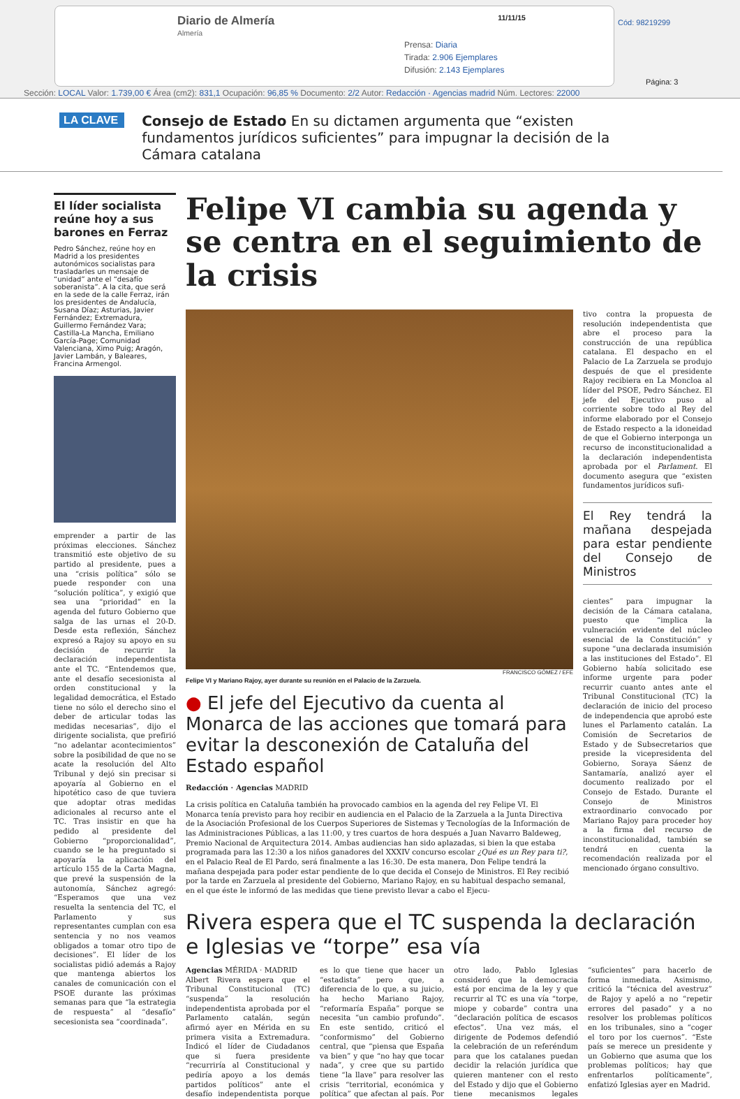Diario de Almería
Almería
11/11/15
Prensa: Diaria
Tirada: 2.906 Ejemplares
Difusión: 2.143 Ejemplares
Cód: 98219299
Página: 3
Sección: LOCAL Valor: 1.739,00 € Área (cm2): 831,1 Ocupación: 96,85 % Documento: 2/2 Autor: Redacción · Agencias madrid Núm. Lectores: 22000
LA CLAVE
Consejo de Estado En su dictamen argumenta que “existen fundamentos jurídicos suficientes” para impugnar la decisión de la Cámara catalana
El líder socialista reúne hoy a sus barones en Ferraz
Pedro Sánchez, reúne hoy en Madrid a los presidentes autonómicos socialistas para trasladarles un mensaje de “unidad” ante el “desafío soberanista”. A la cita, que será en la sede de la calle Ferraz, irán los presidentes de Andalucía, Susana Díaz; Asturias, Javier Fernández; Extremadura, Guillermo Fernández Vara; Castilla-La Mancha, Emiliano García-Page; Comunidad Valenciana, Ximo Puig; Aragón, Javier Lambán, y Baleares, Francina Armengol.
emprender a partir de las próximas elecciones. Sánchez transmitió este objetivo de su partido al presidente, pues a una “crisis política” sólo se puede responder con una “solución política”, y exigió que sea una “prioridad” en la agenda del futuro Gobierno que salga de las urnas el 20-D. Desde esta reflexión, Sánchez expresó a Rajoy su apoyo en su decisión de recurrir la declaración independentista ante el TC. “Entendemos que, ante el desafío secesionista al orden constitucional y la legalidad democrática, el Estado tiene no sólo el derecho sino el deber de articular todas las medidas necesarias”, dijo el dirigente socialista, que prefirió “no adelantar acontecimientos” sobre la posibilidad de que no se acate la resolución del Alto Tribunal y dejó sin precisar si apoyaría al Gobierno en el hipotético caso de que tuviera que adoptar otras medidas adicionales al recurso ante el TC. Tras insistir en que ha pedido al presidente del Gobierno “proporcionalidad”, cuando se le ha preguntado si apoyaría la aplicación del artículo 155 de la Carta Magna, que prevé la suspensión de la autonomía, Sánchez agregó: “Esperamos que una vez resuelta la sentencia del TC, el Parlamento y sus representantes cumplan con esa sentencia y no nos veamos obligados a tomar otro tipo de decisiones”. El líder de los socialistas pidió además a Rajoy que mantenga abiertos los canales de comunicación con el PSOE durante las próximas semanas para que “la estrategia de respuesta” al “desafío” secesionista sea “coordinada”.
Felipe VI cambia su agenda y se centra en el seguimiento de la crisis
FRANCISCO GÓMEZ / EFE
Felipe VI y Mariano Rajoy, ayer durante su reunión en el Palacio de la Zarzuela.
● El jefe del Ejecutivo da cuenta al Monarca de las acciones que tomará para evitar la desconexión de Cataluña del Estado español
Redacción · Agencias MADRID
La crisis política en Cataluña también ha provocado cambios en la agenda del rey Felipe VI. El Monarca tenía previsto para hoy recibir en audiencia en el Palacio de la Zarzuela a la Junta Directiva de la Asociación Profesional de los Cuerpos Superiores de Sistemas y Tecnologías de la Información de las Administraciones Públicas, a las 11:00, y tres cuartos de hora después a Juan Navarro Baldeweg, Premio Nacional de Arquitectura 2014. Ambas audiencias han sido aplazadas, si bien la que estaba programada para las 12:30 a los niños ganadores del XXXIV concurso escolar ¿Qué es un Rey para ti?, en el Palacio Real de El Pardo, será finalmente a las 16:30. De esta manera, Don Felipe tendrá la mañana despejada para poder estar pendiente de lo que decida el Consejo de Ministros. El Rey recibió por la tarde en Zarzuela al presidente del Gobierno, Mariano Rajoy, en su habitual despacho semanal, en el que éste le informó de las medidas que tiene previsto llevar a cabo el Ejecu-
tivo contra la propuesta de resolución independentista que abre el proceso para la construcción de una república catalana. El despacho en el Palacio de La Zarzuela se produjo después de que el presidente Rajoy recibiera en La Moncloa al líder del PSOE, Pedro Sánchez. El jefe del Ejecutivo puso al corriente sobre todo al Rey del informe elaborado por el Consejo de Estado respecto a la idoneidad de que el Gobierno interponga un recurso de inconstitucionalidad a la declaración independentista aprobada por el Parlament. El documento asegura que “existen fundamentos jurídicos sufi-
El Rey tendrá la mañana despejada para estar pendiente del Consejo de Ministros
cientes” para impugnar la decisión de la Cámara catalana, puesto que “implica la vulneración evidente del núcleo esencial de la Constitución” y supone “una declarada insumisión a las instituciones del Estado”. El Gobierno había solicitado ese informe urgente para poder recurrir cuanto antes ante el Tribunal Constitucional (TC) la declaración de inicio del proceso de independencia que aprobó este lunes el Parlamento catalán. La Comisión de Secretarios de Estado y de Subsecretarios que preside la vicepresidenta del Gobierno, Soraya Sáenz de Santamaría, analizó ayer el documento realizado por el Consejo de Estado. Durante el Consejo de Ministros extraordinario convocado por Mariano Rajoy para proceder hoy a la firma del recurso de inconstitucionalidad, también se tendrá en cuenta la recomendación realizada por el mencionado órgano consultivo.
Rivera espera que el TC suspenda la declaración e Iglesias ve “torpe” esa vía
Agencias MÉRIDA · MADRID
Albert Rivera espera que el Tribunal Constitucional (TC) “suspenda” la resolución independentista aprobada por el Parlamento catalán, según afirmó ayer en Mérida en su primera visita a Extremadura. Indicó el líder de Ciudadanos que si fuera presidente “recurriría al Constitucional y pediría apoyo a los demás partidos políticos” ante el desafío independentista porque es lo que tiene que hacer un “estadista” pero que, a diferencia de lo que, a su juicio, ha hecho Mariano Rajoy, “reformaría España” porque se necesita “un cambio profundo”. En este sentido, criticó el “conformismo” del Gobierno central, que “piensa que España va bien” y que “no hay que tocar nada”, y cree que su partido tiene “la llave” para resolver las crisis “territorial, económica y política” que afectan al país. Por otro lado, Pablo Iglesias consideró que la democracia está por encima de la ley y que recurrir al TC es una vía “torpe, miope y cobarde” contra una “declaración política de escasos efectos”. Una vez más, el dirigente de Podemos defendió la celebración de un referéndum para que los catalanes puedan decidir la relación jurídica que quieren mantener con el resto del Estado y dijo que el Gobierno tiene mecanismos legales “suficientes” para hacerlo de forma inmediata. Asimismo, criticó la “técnica del avestruz” de Rajoy y apeló a no “repetir errores del pasado” y a no resolver los problemas políticos en los tribunales, sino a “coger el toro por los cuernos”. “Este país se merece un presidente y un Gobierno que asuma que los problemas políticos; hay que enfrentarlos políticamente”, enfatizó Iglesias ayer en Madrid.